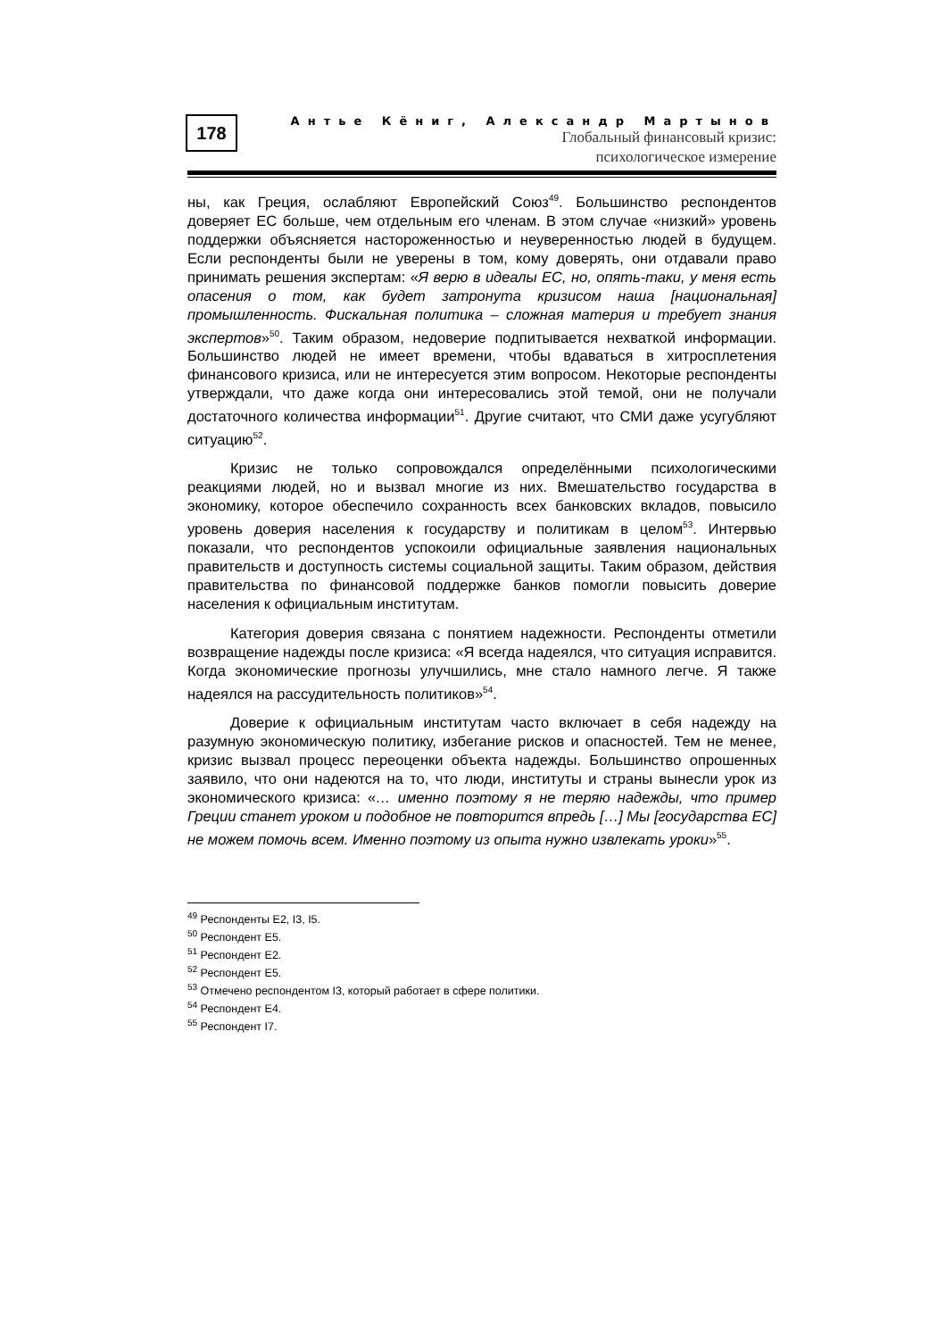178
Антье Кёниг, Александр Мартынов
Глобальный финансовый кризис:
психологическое измерение
ны, как Греция, ослабляют Европейский Союз<sup>49</sup>. Большинство респондентов доверяет ЕС больше, чем отдельным его членам. В этом случае «низкий» уровень поддержки объясняется настороженностью и неуверенностью людей в будущем. Если респонденты были не уверены в том, кому доверять, они отдавали право принимать решения экспертам: «Я верю в идеалы ЕС, но, опять-таки, у меня есть опасения о том, как будет затронута кризисом наша [национальная] промышленность. Фискальная политика – сложная материя и требует знания экспертов»<sup>50</sup>. Таким образом, недоверие подпитывается нехваткой информации. Большинство людей не имеет времени, чтобы вдаваться в хитросплетения финансового кризиса, или не интересуется этим вопросом. Некоторые респонденты утверждали, что даже когда они интересовались этой темой, они не получали достаточного количества информации<sup>51</sup>. Другие считают, что СМИ даже усугубляют ситуацию<sup>52</sup>.
Кризис не только сопровождался определёнными психологическими реакциями людей, но и вызвал многие из них. Вмешательство государства в экономику, которое обеспечило сохранность всех банковских вкладов, повысило уровень доверия населения к государству и политикам в целом<sup>53</sup>. Интервью показали, что респондентов успокоили официальные заявления национальных правительств и доступность системы социальной защиты. Таким образом, действия правительства по финансовой поддержке банков помогли повысить доверие населения к официальным институтам.
Категория доверия связана с понятием надежности. Респонденты отметили возвращение надежды после кризиса: «Я всегда надеялся, что ситуация исправится. Когда экономические прогнозы улучшились, мне стало намного легче. Я также надеялся на рассудительность политиков»<sup>54</sup>.
Доверие к официальным институтам часто включает в себя надежду на разумную экономическую политику, избегание рисков и опасностей. Тем не менее, кризис вызвал процесс переоценки объекта надежды. Большинство опрошенных заявило, что они надеются на то, что люди, институты и страны вынесли урок из экономического кризиса: «… именно поэтому я не теряю надежды, что пример Греции станет уроком и подобное не повторится впредь […] Мы [государства ЕС] не можем помочь всем. Именно поэтому из опыта нужно извлекать уроки»<sup>55</sup>.
<sup>49</sup> Респонденты Е2, I3, I5.
<sup>50</sup> Респондент Е5.
<sup>51</sup> Респондент Е2.
<sup>52</sup> Респондент Е5.
<sup>53</sup> Отмечено респондентом I3, который работает в сфере политики.
<sup>54</sup> Респондент Е4.
<sup>55</sup> Респондент I7.